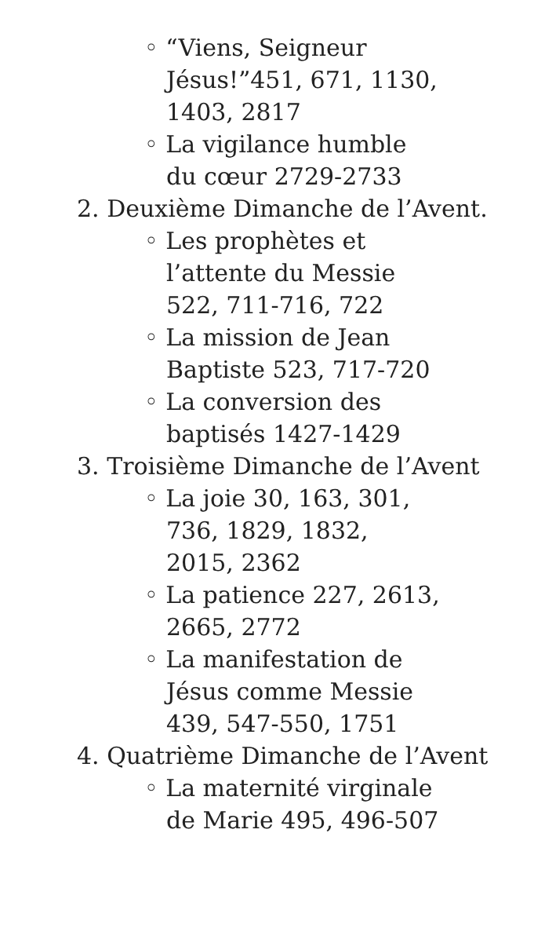◦ “Viens, Seigneur Jésus!”451, 671, 1130, 1403, 2817
◦ La vigilance humble du cœur 2729-2733
2. Deuxième Dimanche de l’Avent.
◦ Les prophètes et l’attente du Messie 522, 711-716, 722
◦ La mission de Jean Baptiste 523, 717-720
◦ La conversion des baptisés 1427-1429
3. Troisième Dimanche de l’Avent
◦ La joie 30, 163, 301, 736, 1829, 1832, 2015, 2362
◦ La patience 227, 2613, 2665, 2772
◦ La manifestation de Jésus comme Messie 439, 547-550, 1751
4. Quatrième Dimanche de l’Avent
◦ La maternité virginale de Marie 495, 496-507